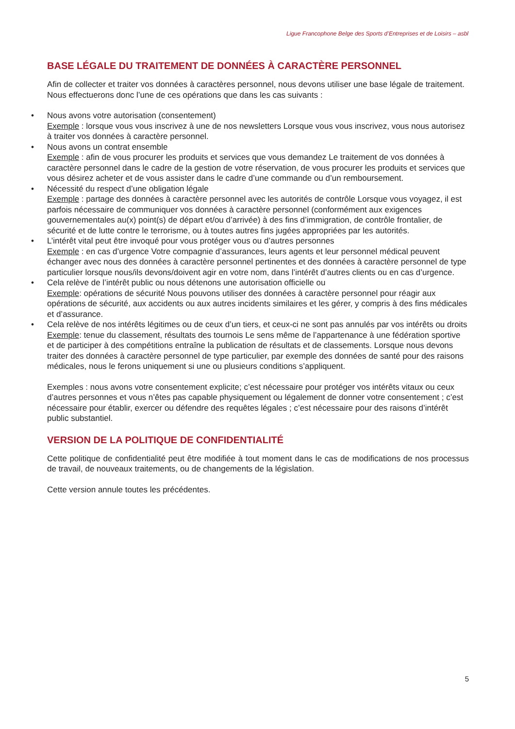Ligue Francophone Belge des Sports d’Entreprises et de Loisirs – asbl
BASE LÉGALE DU TRAITEMENT DE DONNÉES À CARACTÈRE PERSONNEL
Afin de collecter et traiter vos données à caractères personnel, nous devons utiliser une base légale de traitement. Nous effectuerons donc l’une de ces opérations que dans les cas suivants :
• Nous avons votre autorisation (consentement)
Exemple : lorsque vous vous inscrivez à une de nos newsletters Lorsque vous vous inscrivez, vous nous autorisez à traiter vos données à caractère personnel.
• Nous avons un contrat ensemble
Exemple : afin de vous procurer les produits et services que vous demandez Le traitement de vos données à caractère personnel dans le cadre de la gestion de votre réservation, de vous procurer les produits et services que vous désirez acheter et de vous assister dans le cadre d’une commande ou d’un remboursement.
• Nécessité du respect d’une obligation légale
Exemple : partage des données à caractère personnel avec les autorités de contrôle Lorsque vous voyagez, il est parfois nécessaire de communiquer vos données à caractère personnel (conformément aux exigences gouvernementales au(x) point(s) de départ et/ou d’arrivée) à des fins d’immigration, de contrôle frontalier, de sécurité et de lutte contre le terrorisme, ou à toutes autres fins jugées appropriées par les autorités.
• L’intérêt vital peut être invoqué pour vous protéger vous ou d’autres personnes
Exemple : en cas d’urgence Votre compagnie d’assurances, leurs agents et leur personnel médical peuvent échanger avec nous des données à caractère personnel pertinentes et des données à caractère personnel de type particulier lorsque nous/ils devons/doivent agir en votre nom, dans l’intérêt d’autres clients ou en cas d’urgence.
• Cela relève de l’intérêt public ou nous détenons une autorisation officielle ou
Exemple: opérations de sécurité Nous pouvons utiliser des données à caractère personnel pour réagir aux opérations de sécurité, aux accidents ou aux autres incidents similaires et les gérer, y compris à des fins médicales et d’assurance.
• Cela relève de nos intérêts légitimes ou de ceux d’un tiers, et ceux-ci ne sont pas annulés par vos intérêts ou droits
Exemple: tenue du classement, résultats des tournois Le sens même de l’appartenance à une fédération sportive et de participer à des compétitions entraîne la publication de résultats et de classements. Lorsque nous devons traiter des données à caractère personnel de type particulier, par exemple des données de santé pour des raisons médicales, nous le ferons uniquement si une ou plusieurs conditions s’appliquent.
Exemples : nous avons votre consentement explicite; c’est nécessaire pour protéger vos intérêts vitaux ou ceux d’autres personnes et vous n’êtes pas capable physiquement ou légalement de donner votre consentement ; c’est nécessaire pour établir, exercer ou défendre des requêtes légales ; c’est nécessaire pour des raisons d’intérêt public substantiel.
VERSION DE LA POLITIQUE DE CONFIDENTIALITÉ
Cette politique de confidentialité peut être modifiée à tout moment dans le cas de modifications de nos processus de travail, de nouveaux traitements, ou de changements de la législation.
Cette version annule toutes les précédentes.
5